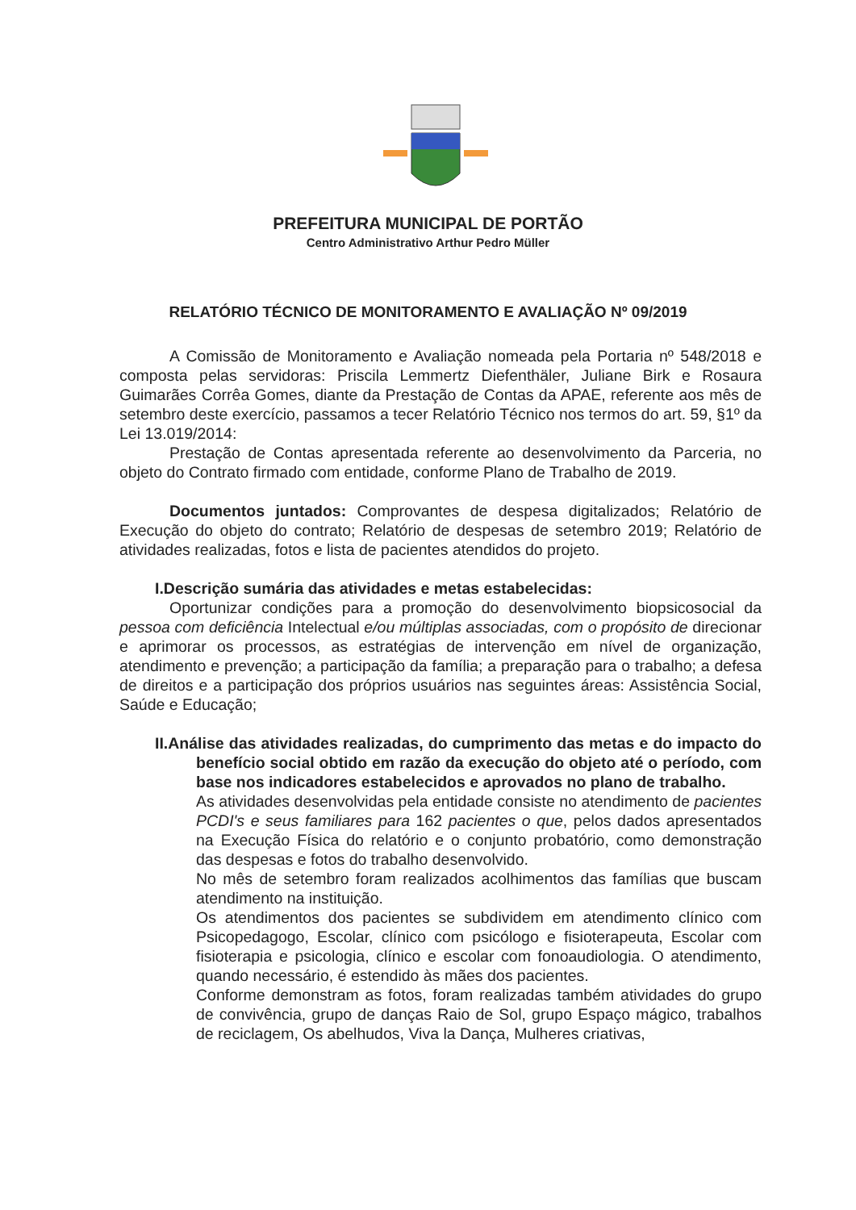PREFEITURA MUNICIPAL DE PORTÃO
Centro Administrativo Arthur Pedro Müller
RELATÓRIO TÉCNICO DE MONITORAMENTO E AVALIAÇÃO Nº 09/2019
A Comissão de Monitoramento e Avaliação nomeada pela Portaria nº 548/2018 e composta pelas servidoras: Priscila Lemmertz Diefenthäler, Juliane Birk e Rosaura Guimarães Corrêa Gomes, diante da Prestação de Contas da APAE, referente aos mês de setembro deste exercício, passamos a tecer Relatório Técnico nos termos do art. 59, §1º da Lei 13.019/2014:
Prestação de Contas apresentada referente ao desenvolvimento da Parceria, no objeto do Contrato firmado com entidade, conforme Plano de Trabalho de 2019.
Documentos juntados: Comprovantes de despesa digitalizados; Relatório de Execução do objeto do contrato; Relatório de despesas de setembro 2019; Relatório de atividades realizadas, fotos e lista de pacientes atendidos do projeto.
I.Descrição sumária das atividades e metas estabelecidas:
Oportunizar condições para a promoção do desenvolvimento biopsicosocial da pessoa com deficiência Intelectual e/ou múltiplas associadas, com o propósito de direcionar e aprimorar os processos, as estratégias de intervenção em nível de organização, atendimento e prevenção; a participação da família; a preparação para o trabalho; a defesa de direitos e a participação dos próprios usuários nas seguintes áreas: Assistência Social, Saúde e Educação;
II.Análise das atividades realizadas, do cumprimento das metas e do impacto do benefício social obtido em razão da execução do objeto até o período, com base nos indicadores estabelecidos e aprovados no plano de trabalho.
As atividades desenvolvidas pela entidade consiste no atendimento de pacientes PCDI's e seus familiares para 162 pacientes o que, pelos dados apresentados na Execução Física do relatório e o conjunto probatório, como demonstração das despesas e fotos do trabalho desenvolvido.
No mês de setembro foram realizados acolhimentos das famílias que buscam atendimento na instituição.
Os atendimentos dos pacientes se subdividem em atendimento clínico com Psicopedagogo, Escolar, clínico com psicólogo e fisioterapeuta, Escolar com fisioterapia e psicologia, clínico e escolar com fonoaudiologia. O atendimento, quando necessário, é estendido às mães dos pacientes.
Conforme demonstram as fotos, foram realizadas também atividades do grupo de convivência, grupo de danças Raio de Sol, grupo Espaço mágico, trabalhos de reciclagem, Os abelhudos, Viva la Dança, Mulheres criativas,